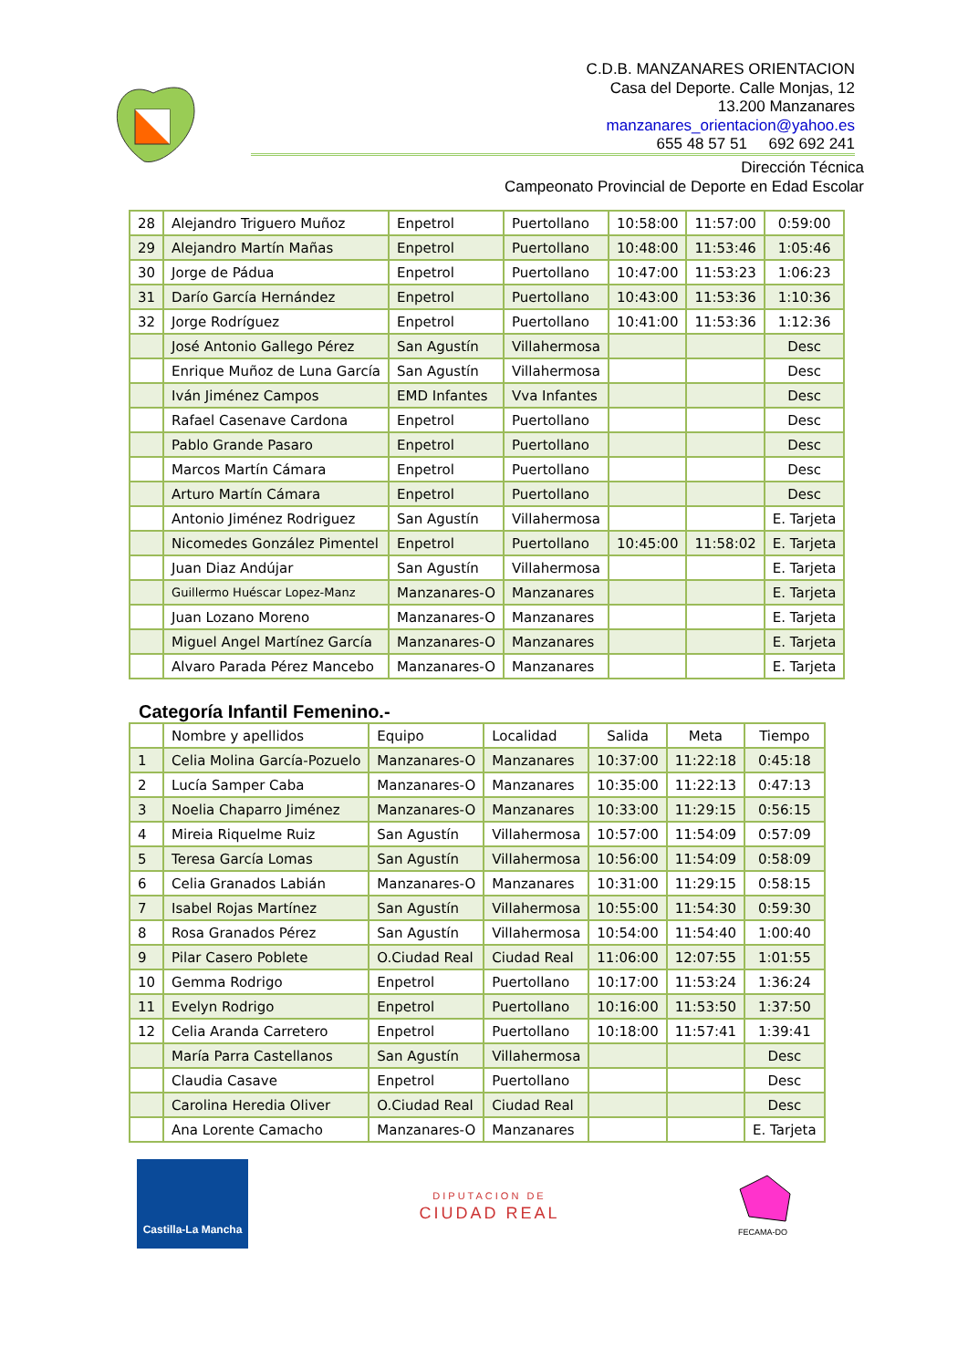C.D.B. MANZANARES ORIENTACION
Casa del Deporte. Calle Monjas, 12
13.200 Manzanares
manzanares_orientacion@yahoo.es
655 48 57 51 692 692 241
Dirección Técnica
Campeonato Provincial de Deporte en Edad Escolar
| 28 | Alejandro Triguero Muñoz | Enpetrol | Puertollano | 10:58:00 | 11:57:00 | 0:59:00 |
| 29 | Alejandro Martín Mañas | Enpetrol | Puertollano | 10:48:00 | 11:53:46 | 1:05:46 |
| 30 | Jorge de Pádua | Enpetrol | Puertollano | 10:47:00 | 11:53:23 | 1:06:23 |
| 31 | Darío García Hernández | Enpetrol | Puertollano | 10:43:00 | 11:53:36 | 1:10:36 |
| 32 | Jorge Rodríguez | Enpetrol | Puertollano | 10:41:00 | 11:53:36 | 1:12:36 |
| | José Antonio Gallego Pérez | San Agustín | Villahermosa | | | Desc |
| | Enrique Muñoz de Luna García | San Agustín | Villahermosa | | | Desc |
| | Iván Jiménez Campos | EMD Infantes | Vva Infantes | | | Desc |
| | Rafael Casenave Cardona | Enpetrol | Puertollano | | | Desc |
| | Pablo Grande Pasaro | Enpetrol | Puertollano | | | Desc |
| | Marcos Martín Cámara | Enpetrol | Puertollano | | | Desc |
| | Arturo Martín Cámara | Enpetrol | Puertollano | | | Desc |
| | Antonio Jiménez Rodriguez | San Agustín | Villahermosa | | | E. Tarjeta |
| | Nicomedes González Pimentel | Enpetrol | Puertollano | 10:45:00 | 11:58:02 | E. Tarjeta |
| | Juan Diaz Andújar | San Agustín | Villahermosa | | | E. Tarjeta |
| | Guillermo Huéscar Lopez-Manz | Manzanares-O | Manzanares | | | E. Tarjeta |
| | Juan Lozano Moreno | Manzanares-O | Manzanares | | | E. Tarjeta |
| | Miguel Angel Martínez García | Manzanares-O | Manzanares | | | E. Tarjeta |
| | Alvaro Parada Pérez Mancebo | Manzanares-O | Manzanares | | | E. Tarjeta |
Categoría Infantil Femenino.-
| | Nombre y apellidos | Equipo | Localidad | Salida | Meta | Tiempo |
| --- | --- | --- | --- | --- | --- | --- |
| 1 | Celia Molina García-Pozuelo | Manzanares-O | Manzanares | 10:37:00 | 11:22:18 | 0:45:18 |
| 2 | Lucía Samper Caba | Manzanares-O | Manzanares | 10:35:00 | 11:22:13 | 0:47:13 |
| 3 | Noelia Chaparro Jiménez | Manzanares-O | Manzanares | 10:33:00 | 11:29:15 | 0:56:15 |
| 4 | Mireia Riquelme Ruiz | San Agustín | Villahermosa | 10:57:00 | 11:54:09 | 0:57:09 |
| 5 | Teresa García Lomas | San Agustín | Villahermosa | 10:56:00 | 11:54:09 | 0:58:09 |
| 6 | Celia Granados Labián | Manzanares-O | Manzanares | 10:31:00 | 11:29:15 | 0:58:15 |
| 7 | Isabel Rojas Martínez | San Agustín | Villahermosa | 10:55:00 | 11:54:30 | 0:59:30 |
| 8 | Rosa Granados Pérez | San Agustín | Villahermosa | 10:54:00 | 11:54:40 | 1:00:40 |
| 9 | Pilar Casero Poblete | O.Ciudad Real | Ciudad Real | 11:06:00 | 12:07:55 | 1:01:55 |
| 10 | Gemma Rodrigo | Enpetrol | Puertollano | 10:17:00 | 11:53:24 | 1:36:24 |
| 11 | Evelyn Rodrigo | Enpetrol | Puertollano | 10:16:00 | 11:53:50 | 1:37:50 |
| 12 | Celia Aranda Carretero | Enpetrol | Puertollano | 10:18:00 | 11:57:41 | 1:39:41 |
| | María Parra Castellanos | San Agustín | Villahermosa | | | Desc |
| | Claudia Casave | Enpetrol | Puertollano | | | Desc |
| | Carolina Heredia Oliver | O.Ciudad Real | Ciudad Real | | | Desc |
| | Ana Lorente Camacho | Manzanares-O | Manzanares | | | E. Tarjeta |
Castilla-La Mancha
DIPUTACION DE
CIUDAD REAL
FECAMA-DO